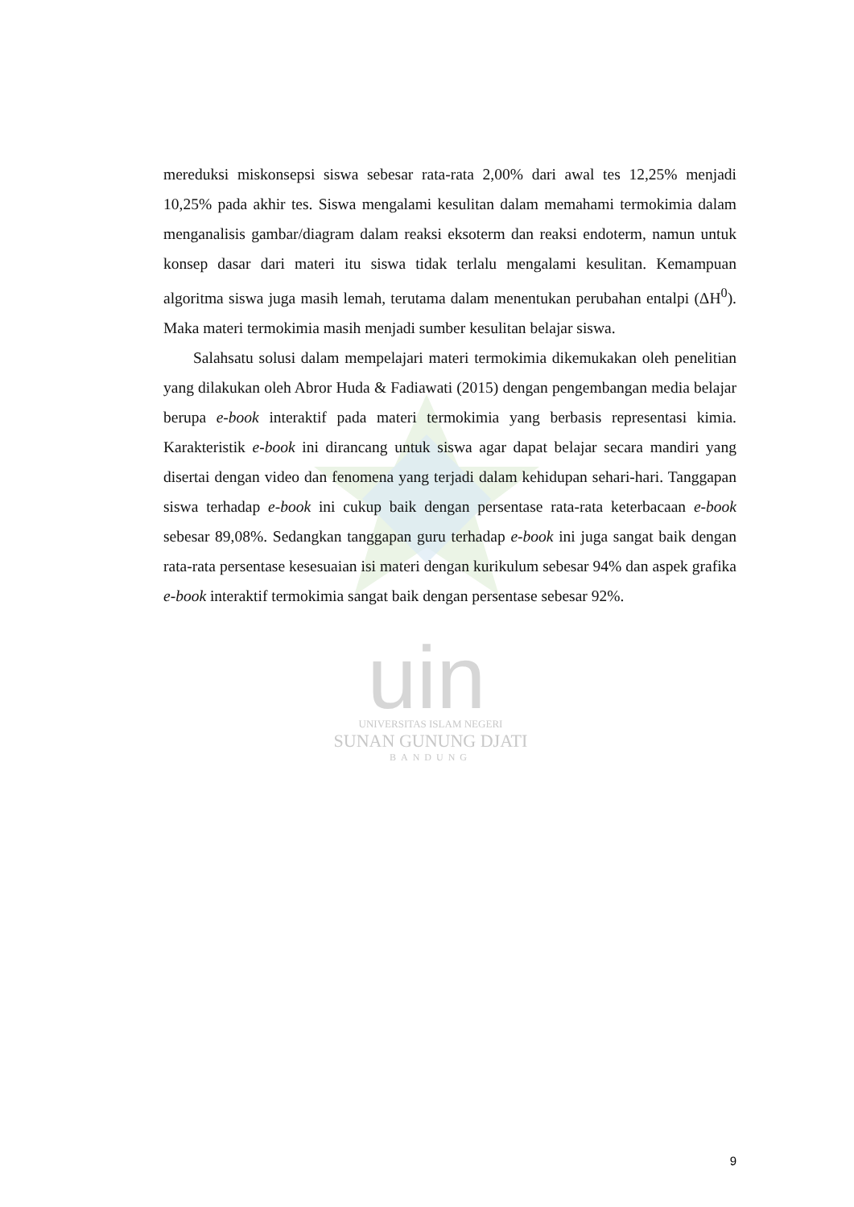uin
UNIVERSITAS ISLAM NEGERI
SUNAN GUNUNG DJATI
BANDUNG
mereduksi miskonsepsi siswa sebesar rata-rata 2,00% dari awal tes 12,25% menjadi 10,25% pada akhir tes. Siswa mengalami kesulitan dalam memahami termokimia dalam menganalisis gambar/diagram dalam reaksi eksoterm dan reaksi endoterm, namun untuk konsep dasar dari materi itu siswa tidak terlalu mengalami kesulitan. Kemampuan algoritma siswa juga masih lemah, terutama dalam menentukan perubahan entalpi (ΔH<sup>0</sup>). Maka materi termokimia masih menjadi sumber kesulitan belajar siswa.
Salahsatu solusi dalam mempelajari materi termokimia dikemukakan oleh penelitian yang dilakukan oleh Abror Huda & Fadiawati (2015) dengan pengembangan media belajar berupa e-book interaktif pada materi termokimia yang berbasis representasi kimia. Karakteristik e-book ini dirancang untuk siswa agar dapat belajar secara mandiri yang disertai dengan video dan fenomena yang terjadi dalam kehidupan sehari-hari. Tanggapan siswa terhadap e-book ini cukup baik dengan persentase rata-rata keterbacaan e-book sebesar 89,08%. Sedangkan tanggapan guru terhadap e-book ini juga sangat baik dengan rata-rata persentase kesesuaian isi materi dengan kurikulum sebesar 94% dan aspek grafika e-book interaktif termokimia sangat baik dengan persentase sebesar 92%.
9